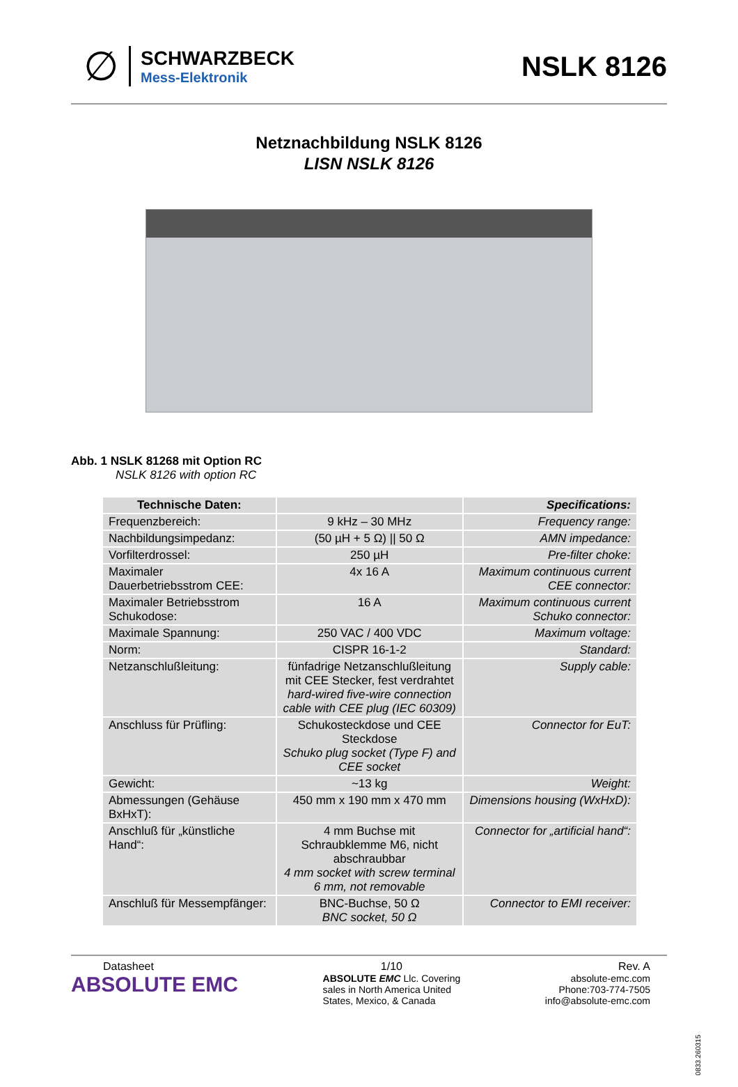∅
SCHWARZBECK
Mess-Elektronik
NSLK 8126
Netznachbildung NSLK 8126
LISN NSLK 8126
Abb. 1 NSLK 81268 mit Option RC
NSLK 8126 with option RC
| Technische Daten: | | Specifications: |
| --- | --- | --- |
| Frequenzbereich: | 9 kHz – 30 MHz | Frequency range: |
| Nachbildungsimpedanz: | (50 µH + 5 Ω) // 50 Ω | AMN impedance: |
| Vorfilterdrossel: | 250 µH | Pre-filter choke: |
| Maximaler Dauerbetriebsstrom CEE: | 4x 16 A | Maximum continuous current CEE connector: |
| Maximaler Betriebsstrom Schukodose: | 16 A | Maximum continuous current Schuko connector: |
| Maximale Spannung: | 250 VAC / 400 VDC | Maximum voltage: |
| Norm: | CISPR 16-1-2 | Standard: |
| Netzanschlußleitung: | fünfadrige Netzanschlußleitung mit CEE Stecker, fest verdrahtet hard-wired five-wire connection cable with CEE plug (IEC 60309) | Supply cable: |
| Anschluss für Prüfling: | Schukosteckdose und CEE Steckdose Schuko plug socket (Type F) and CEE socket | Connector for EuT: |
| Gewicht: | ~13 kg | Weight: |
| Abmessungen (Gehäuse BxHxT): | 450 mm x 190 mm x 470 mm | Dimensions housing (WxHxD): |
| Anschluß für „künstliche Hand“: | 4 mm Buchse mit Schraubklemme M6, nicht abschraubbar 4 mm socket with screw terminal 6 mm, not removable | Connector for „artificial hand“: |
| Anschluß für Messempfänger: | BNC-Buchse, 50 Ω BNC socket, 50 Ω | Connector to EMI receiver: |
Datasheet
ABSOLUTE EMC
1/10
ABSOLUTE EMC Llc. Covering
sales in North America United
States, Mexico, & Canada
Rev. A
absolute-emc.com
Phone:703-774-7505
info@absolute-emc.com
0833.260315